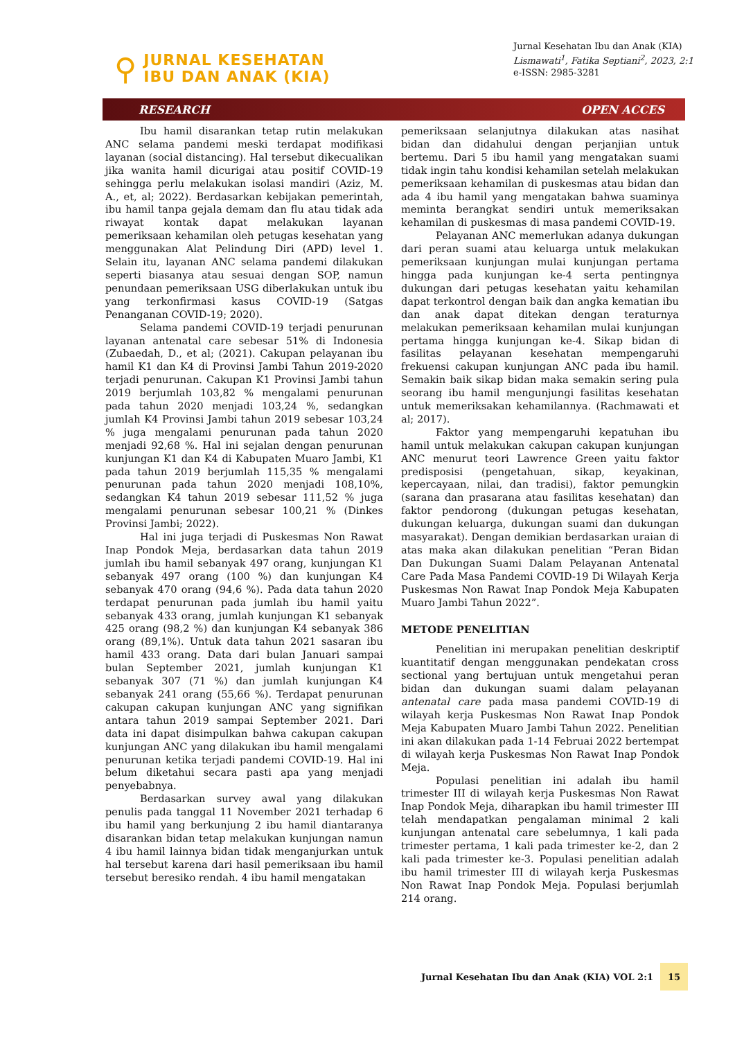⚲
JURNAL KESEHATAN
IBU DAN ANAK (KIA)
Jurnal Kesehatan Ibu dan Anak (KIA)
Lismawati<sup>1</sup>, Fatika Septiani<sup>2</sup>, 2023, 2:1
e-ISSN: 2985-3281
RESEARCH OPEN ACCES
Ibu hamil disarankan tetap rutin melakukan ANC selama pandemi meski terdapat modifikasi layanan (social distancing). Hal tersebut dikecualikan jika wanita hamil dicurigai atau positif COVID-19 sehingga perlu melakukan isolasi mandiri (Aziz, M. A., et, al; 2022). Berdasarkan kebijakan pemerintah, ibu hamil tanpa gejala demam dan flu atau tidak ada riwayat kontak dapat melakukan layanan pemeriksaan kehamilan oleh petugas kesehatan yang menggunakan Alat Pelindung Diri (APD) level 1. Selain itu, layanan ANC selama pandemi dilakukan seperti biasanya atau sesuai dengan SOP, namun penundaan pemeriksaan USG diberlakukan untuk ibu yang terkonfirmasi kasus COVID-19 (Satgas Penanganan COVID-19; 2020).
Selama pandemi COVID-19 terjadi penurunan layanan antenatal care sebesar 51% di Indonesia (Zubaedah, D., et al; (2021). Cakupan pelayanan ibu hamil K1 dan K4 di Provinsi Jambi Tahun 2019-2020 terjadi penurunan. Cakupan K1 Provinsi Jambi tahun 2019 berjumlah 103,82 % mengalami penurunan pada tahun 2020 menjadi 103,24 %, sedangkan jumlah K4 Provinsi Jambi tahun 2019 sebesar 103,24 % juga mengalami penurunan pada tahun 2020 menjadi 92,68 %. Hal ini sejalan dengan penurunan kunjungan K1 dan K4 di Kabupaten Muaro Jambi, K1 pada tahun 2019 berjumlah 115,35 % mengalami penurunan pada tahun 2020 menjadi 108,10%, sedangkan K4 tahun 2019 sebesar 111,52 % juga mengalami penurunan sebesar 100,21 % (Dinkes Provinsi Jambi; 2022).
Hal ini juga terjadi di Puskesmas Non Rawat Inap Pondok Meja, berdasarkan data tahun 2019 jumlah ibu hamil sebanyak 497 orang, kunjungan K1 sebanyak 497 orang (100 %) dan kunjungan K4 sebanyak 470 orang (94,6 %). Pada data tahun 2020 terdapat penurunan pada jumlah ibu hamil yaitu sebanyak 433 orang, jumlah kunjungan K1 sebanyak 425 orang (98,2 %) dan kunjungan K4 sebanyak 386 orang (89,1%). Untuk data tahun 2021 sasaran ibu hamil 433 orang. Data dari bulan Januari sampai bulan September 2021, jumlah kunjungan K1 sebanyak 307 (71 %) dan jumlah kunjungan K4 sebanyak 241 orang (55,66 %). Terdapat penurunan cakupan cakupan kunjungan ANC yang signifikan antara tahun 2019 sampai September 2021. Dari data ini dapat disimpulkan bahwa cakupan cakupan kunjungan ANC yang dilakukan ibu hamil mengalami penurunan ketika terjadi pandemi COVID-19. Hal ini belum diketahui secara pasti apa yang menjadi penyebabnya.
Berdasarkan survey awal yang dilakukan penulis pada tanggal 11 November 2021 terhadap 6 ibu hamil yang berkunjung 2 ibu hamil diantaranya disarankan bidan tetap melakukan kunjungan namun 4 ibu hamil lainnya bidan tidak menganjurkan untuk hal tersebut karena dari hasil pemeriksaan ibu hamil tersebut beresiko rendah. 4 ibu hamil mengatakan
pemeriksaan selanjutnya dilakukan atas nasihat bidan dan didahului dengan perjanjian untuk bertemu. Dari 5 ibu hamil yang mengatakan suami tidak ingin tahu kondisi kehamilan setelah melakukan pemeriksaan kehamilan di puskesmas atau bidan dan ada 4 ibu hamil yang mengatakan bahwa suaminya meminta berangkat sendiri untuk memeriksakan kehamilan di puskesmas di masa pandemi COVID-19.
Pelayanan ANC memerlukan adanya dukungan dari peran suami atau keluarga untuk melakukan pemeriksaan kunjungan mulai kunjungan pertama hingga pada kunjungan ke-4 serta pentingnya dukungan dari petugas kesehatan yaitu kehamilan dapat terkontrol dengan baik dan angka kematian ibu dan anak dapat ditekan dengan teraturnya melakukan pemeriksaan kehamilan mulai kunjungan pertama hingga kunjungan ke-4. Sikap bidan di fasilitas pelayanan kesehatan mempengaruhi frekuensi cakupan kunjungan ANC pada ibu hamil. Semakin baik sikap bidan maka semakin sering pula seorang ibu hamil mengunjungi fasilitas kesehatan untuk memeriksakan kehamilannya. (Rachmawati et al; 2017).
Faktor yang mempengaruhi kepatuhan ibu hamil untuk melakukan cakupan cakupan kunjungan ANC menurut teori Lawrence Green yaitu faktor predisposisi (pengetahuan, sikap, keyakinan, kepercayaan, nilai, dan tradisi), faktor pemungkin (sarana dan prasarana atau fasilitas kesehatan) dan faktor pendorong (dukungan petugas kesehatan, dukungan keluarga, dukungan suami dan dukungan masyarakat). Dengan demikian berdasarkan uraian di atas maka akan dilakukan penelitian “Peran Bidan Dan Dukungan Suami Dalam Pelayanan Antenatal Care Pada Masa Pandemi COVID-19 Di Wilayah Kerja Puskesmas Non Rawat Inap Pondok Meja Kabupaten Muaro Jambi Tahun 2022”.
METODE PENELITIAN
Penelitian ini merupakan penelitian deskriptif kuantitatif dengan menggunakan pendekatan cross sectional yang bertujuan untuk mengetahui peran bidan dan dukungan suami dalam pelayanan antenatal care pada masa pandemi COVID-19 di wilayah kerja Puskesmas Non Rawat Inap Pondok Meja Kabupaten Muaro Jambi Tahun 2022. Penelitian ini akan dilakukan pada 1-14 Februai 2022 bertempat di wilayah kerja Puskesmas Non Rawat Inap Pondok Meja.
Populasi penelitian ini adalah ibu hamil trimester III di wilayah kerja Puskesmas Non Rawat Inap Pondok Meja, diharapkan ibu hamil trimester III telah mendapatkan pengalaman minimal 2 kali kunjungan antenatal care sebelumnya, 1 kali pada trimester pertama, 1 kali pada trimester ke-2, dan 2 kali pada trimester ke-3. Populasi penelitian adalah ibu hamil trimester III di wilayah kerja Puskesmas Non Rawat Inap Pondok Meja. Populasi berjumlah 214 orang.
Jurnal Kesehatan Ibu dan Anak (KIA) VOL 2:1 15